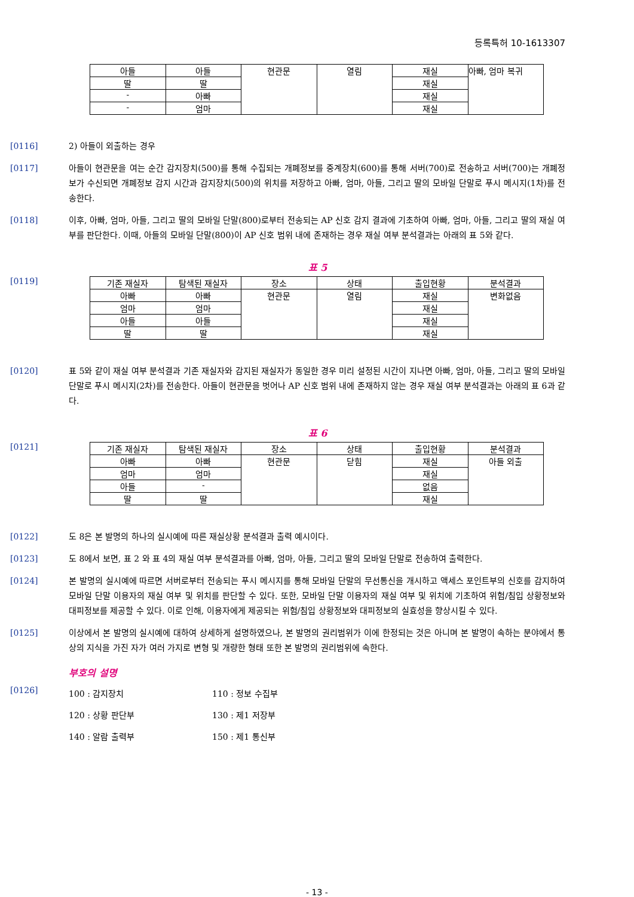등록특허 10-1613307
| 아들 | 아들 | 현관문 | 열림 | 재실 | 아빠, 엄마 복귀 |
| 딸 | 딸 | | | 재실 | |
| - | 아빠 | | | 재실 | |
| - | 엄마 | | | 재실 | |
[0116] 2) 아들이 외출하는 경우
[0117] 아들이 현관문을 여는 순간 감지장치(500)를 통해 수집되는 개폐정보를 중계장치(600)를 통해 서버(700)로 전송하고 서버(700)는 개폐정보가 수신되면 개폐정보 감지 시간과 감지장치(500)의 위치를 저장하고 아빠, 엄마, 아들, 그리고 딸의 모바일 단말로 푸시 메시지(1차)를 전송한다.
[0118] 이후, 아빠, 엄마, 아들, 그리고 딸의 모바일 단말(800)로부터 전송되는 AP 신호 감지 결과에 기초하여 아빠, 엄마, 아들, 그리고 딸의 재실 여부를 판단한다. 이때, 아들의 모바일 단말(800)이 AP 신호 범위 내에 존재하는 경우 재실 여부 분석결과는 아래의 표 5와 같다.
표 5
[0119]
| 기존 재실자 | 탐색된 재실자 | 장소 | 상태 | 출입현황 | 분석결과 |
| 아빠 | 아빠 | 현관문 | 열림 | 재실 | 변화없음 |
| 엄마 | 엄마 | | | 재실 | |
| 아들 | 아들 | | | 재실 | |
| 딸 | 딸 | | | 재실 | |
[0120] 표 5와 같이 재실 여부 분석결과 기존 재실자와 감지된 재실자가 동일한 경우 미리 설정된 시간이 지나면 아빠, 엄마, 아들, 그리고 딸의 모바일 단말로 푸시 메시지(2차)를 전송한다. 아들이 현관문을 벗어나 AP 신호 범위 내에 존재하지 않는 경우 재실 여부 분석결과는 아래의 표 6과 같다.
표 6
[0121]
| 기존 재실자 | 탐색된 재실자 | 장소 | 상태 | 출입현황 | 분석결과 |
| 아빠 | 아빠 | 현관문 | 닫힘 | 재실 | 아들 외출 |
| 엄마 | 엄마 | | | 재실 | |
| 아들 | - | | | 없음 | |
| 딸 | 딸 | | | 재실 | |
[0122] 도 8은 본 발명의 하나의 실시예에 따른 재실상황 분석결과 출력 예시이다.
[0123] 도 8에서 보면, 표 2 와 표 4의 재실 여부 분석결과를 아빠, 엄마, 아들, 그리고 딸의 모바일 단말로 전송하여 출력한다.
[0124] 본 발명의 실시예에 따르면 서버로부터 전송되는 푸시 메시지를 통해 모바일 단말의 무선통신을 개시하고 액세스 포인트부의 신호를 감지하여 모바일 단말 이용자의 재실 여부 및 위치를 판단할 수 있다. 또한, 모바일 단말 이용자의 재실 여부 및 위치에 기초하여 위험/침입 상황정보와 대피정보를 제공할 수 있다. 이로 인해, 이용자에게 제공되는 위험/침입 상황정보와 대피정보의 실효성을 향상시킬 수 있다.
[0125] 이상에서 본 발명의 실시예에 대하여 상세하게 설명하였으나, 본 발명의 권리범위가 이에 한정되는 것은 아니며 본 발명이 속하는 분야에서 통상의 지식을 가진 자가 여러 가지로 변형 및 개량한 형태 또한 본 발명의 권리범위에 속한다.
부호의 설명
[0126]
100 : 감지장치
110 : 정보 수집부
120 : 상황 판단부
130 : 제1 저장부
140 : 알람 출력부
150 : 제1 통신부
- 13 -